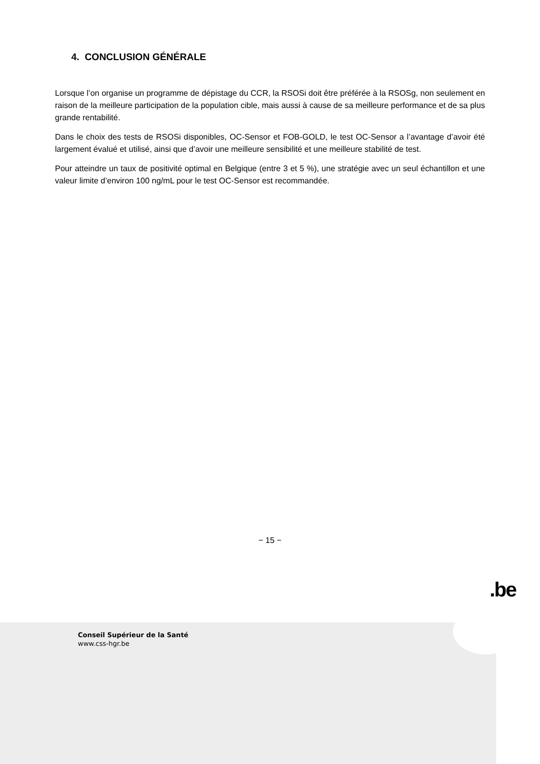4. CONCLUSION GÉNÉRALE
Lorsque l’on organise un programme de dépistage du CCR, la RSOSi doit être préférée à la RSOSg, non seulement en raison de la meilleure participation de la population cible, mais aussi à cause de sa meilleure performance et de sa plus grande rentabilité.
Dans le choix des tests de RSOSi disponibles, OC-Sensor et FOB-GOLD, le test OC-Sensor a l’avantage d’avoir été largement évalué et utilisé, ainsi que d’avoir une meilleure sensibilité et une meilleure stabilité de test.
Pour atteindre un taux de positivité optimal en Belgique (entre 3 et 5 %), une stratégie avec un seul échantillon et une valeur limite d’environ 100 ng/mL pour le test OC-Sensor est recommandée.
− 15 −
.be
Conseil Supérieur de la Santé
www.css-hgr.be